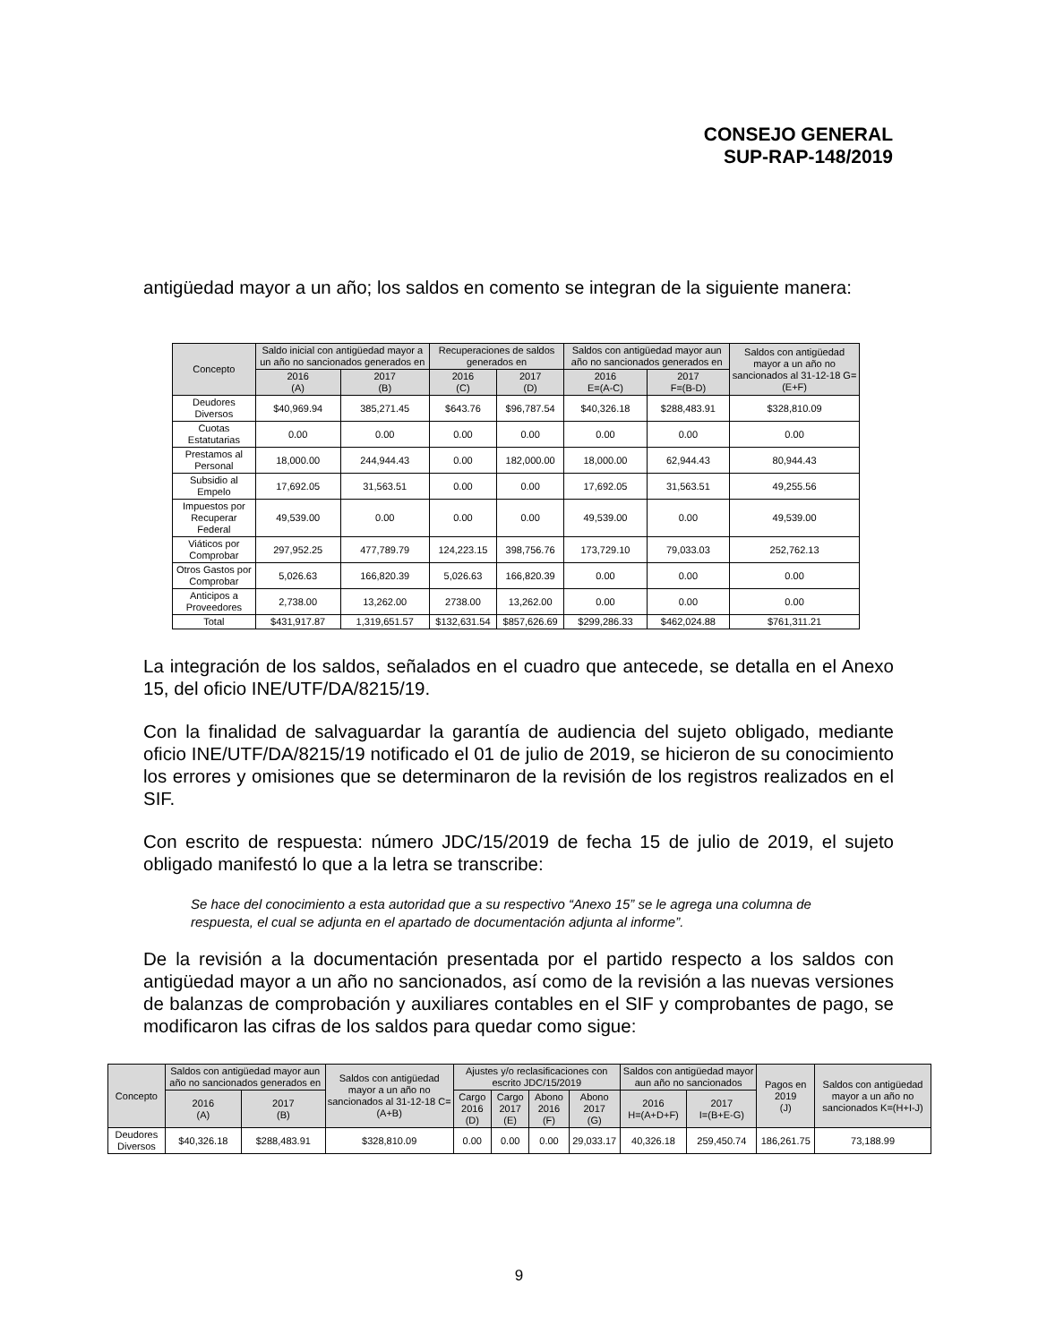CONSEJO GENERAL
SUP-RAP-148/2019
antigüedad mayor a un año; los saldos en comento se integran de la siguiente manera:
| Concepto | Saldo inicial con antigüedad mayor a un año no sancionados generados en | | Recuperaciones de saldos generados en | | Saldos con antigüedad mayor aun año no sancionados generados en | | Saldos con antigüedad mayor a un año no sancionados al 31-12-18 G=(E+F) |
| --- | --- | --- | --- | --- | --- | --- | --- |
| | 2016 (A) | 2017 (B) | 2016 (C) | 2017 (D) | 2016 E=(A-C) | 2017 F=(B-D) | |
| Deudores Diversos | $40,969.94 | 385,271.45 | $643.76 | $96,787.54 | $40,326.18 | $288,483.91 | $328,810.09 |
| Cuotas Estatutarias | 0.00 | 0.00 | 0.00 | 0.00 | 0.00 | 0.00 | 0.00 |
| Prestamos al Personal | 18,000.00 | 244,944.43 | 0.00 | 182,000.00 | 18,000.00 | 62,944.43 | 80,944.43 |
| Subsidio al Empelo | 17,692.05 | 31,563.51 | 0.00 | 0.00 | 17,692.05 | 31,563.51 | 49,255.56 |
| Impuestos por Recuperar Federal | 49,539.00 | 0.00 | 0.00 | 0.00 | 49,539.00 | 0.00 | 49,539.00 |
| Viáticos por Comprobar | 297,952.25 | 477,789.79 | 124,223.15 | 398,756.76 | 173,729.10 | 79,033.03 | 252,762.13 |
| Otros Gastos por Comprobar | 5,026.63 | 166,820.39 | 5,026.63 | 166,820.39 | 0.00 | 0.00 | 0.00 |
| Anticipos a Proveedores | 2,738.00 | 13,262.00 | 2738.00 | 13,262.00 | 0.00 | 0.00 | 0.00 |
| Total | $431,917.87 | 1,319,651.57 | $132,631.54 | $857,626.69 | $299,286.33 | $462,024.88 | $761,311.21 |
La integración de los saldos, señalados en el cuadro que antecede, se detalla en el Anexo 15, del oficio INE/UTF/DA/8215/19.
Con la finalidad de salvaguardar la garantía de audiencia del sujeto obligado, mediante oficio INE/UTF/DA/8215/19 notificado el 01 de julio de 2019, se hicieron de su conocimiento los errores y omisiones que se determinaron de la revisión de los registros realizados en el SIF.
Con escrito de respuesta: número JDC/15/2019 de fecha 15 de julio de 2019, el sujeto obligado manifestó lo que a la letra se transcribe:
Se hace del conocimiento a esta autoridad que a su respectivo “Anexo 15” se le agrega una columna de respuesta, el cual se adjunta en el apartado de documentación adjunta al informe”.
De la revisión a la documentación presentada por el partido respecto a los saldos con antigüedad mayor a un año no sancionados, así como de la revisión a las nuevas versiones de balanzas de comprobación y auxiliares contables en el SIF y comprobantes de pago, se modificaron las cifras de los saldos para quedar como sigue:
| Concepto | Saldos con antigüedad mayor aun año no sancionados generados en | | Saldos con antigüedad mayor a un año no sancionados al 31-12-18 C=(A+B) | Ajustes y/o reclasificaciones con escrito JDC/15/2019 | | | | Saldos con antigüedad mayor aun año no sancionados | | Pagos en 2019 (J) | Saldos con antigüedad mayor a un año no sancionados K=(H+I-J) |
| --- | --- | --- | --- | --- | --- | --- | --- | --- | --- | --- | --- |
| | 2016 (A) | 2017 (B) | | Cargo 2016 (D) | Cargo 2017 (E) | Abono 2016 (F) | Abono 2017 (G) | 2016 H=(A+D+F) | 2017 I=(B+E-G) | | |
| Deudores Diversos | $40,326.18 | $288,483.91 | $328,810.09 | 0.00 | 0.00 | 0.00 | 29,033.17 | 40,326.18 | 259,450.74 | 186,261.75 | 73,188.99 |
9